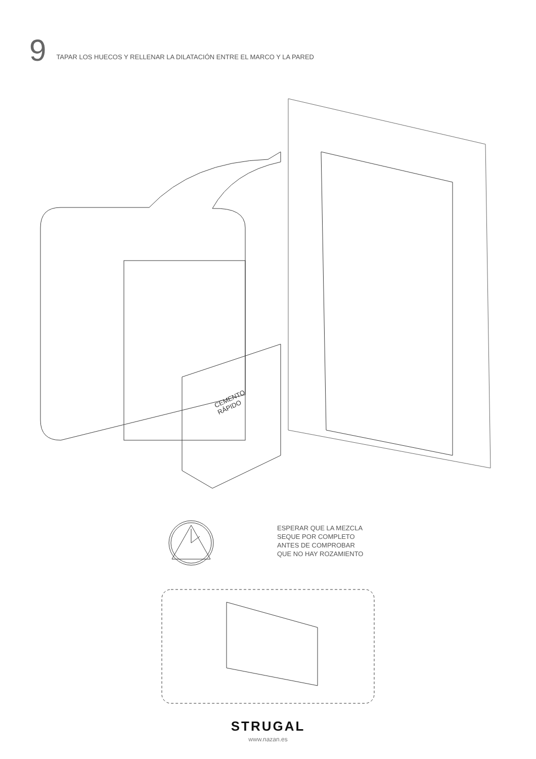9
TAPAR LOS HUECOS Y RELLENAR LA DILATACIÓN ENTRE EL MARCO Y LA PARED
CEMENTO
RÁPIDO
ESPERAR QUE LA MEZCLA
SEQUE POR COMPLETO
ANTES DE COMPROBAR
QUE NO HAY ROZAMIENTO
STRUGAL
www.nazan.es